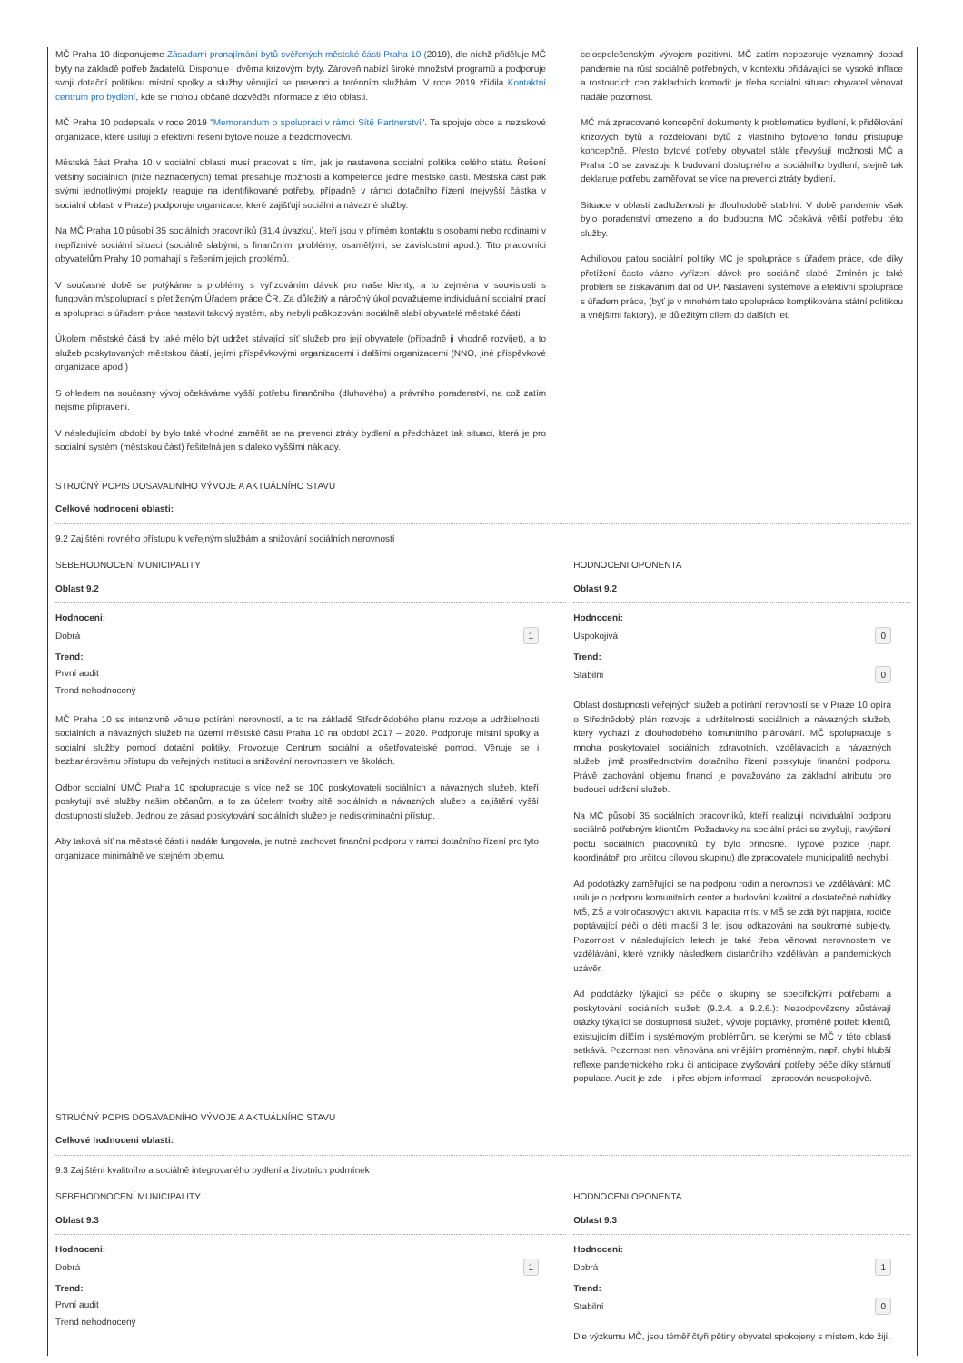MČ Praha 10 disponujeme Zásadami pronajímání bytů svěřených městské části Praha 10 (2019), dle nichž přiděluje MČ byty na základě potřeb žadatelů. Disponuje i dvěma krizovými byty. Zároveň nabízí široké množství programů a podporuje svoji dotační politikou místní spolky a služby věnující se prevenci a terénním službám. V roce 2019 zřídila Kontaktní centrum pro bydlení, kde se mohou občané dozvědět informace z této oblasti.
MČ Praha 10 podepsala v roce 2019 "Memorandum o spolupráci v rámci Sítě Partnerství". Ta spojuje obce a neziskové organizace, které usilují o efektivní řešení bytové nouze a bezdomovectví.
Městská část Praha 10 v sociální oblasti musí pracovat s tím, jak je nastavena sociální politika celého státu. Řešení většiny sociálních (níže naznačených) témat přesahuje možnosti a kompetence jedné městské části. Městská část pak svými jednotlivými projekty reaguje na identifikované potřeby, případně v rámci dotačního řízení (nejvyšší částka v sociální oblasti v Praze) podporuje organizace, které zajišťují sociální a návazné služby.
Na MČ Praha 10 působí 35 sociálních pracovníků (31,4 úvazku), kteří jsou v přímém kontaktu s osobami nebo rodinami v nepříznivé sociální situaci (sociálně slabými, s finančními problémy, osamělými, se závislostmi apod.). Tito pracovníci obyvatelům Prahy 10 pomáhají s řešením jejich problémů.
V současné době se potýkáme s problémy s vyřizováním dávek pro naše klienty, a to zejména v souvislosti s fungováním/spoluprací s přetíženým Úřadem práce ČR. Za důležitý a náročný úkol považujeme individuální sociální prací a spoluprací s úřadem práce nastavit takový systém, aby nebyli poškozováni sociálně slabí obyvatelé městské části.
Úkolem městské části by také mělo být udržet stávající síť služeb pro její obyvatele (případně ji vhodně rozvíjet), a to služeb poskytovaných městskou částí, jejími příspěvkovými organizacemi i dalšími organizacemi (NNO, jiné příspěvkové organizace apod.)
S ohledem na současný vývoj očekáváme vyšší potřebu finančního (dluhového) a právního poradenství, na což zatím nejsme připraveni.
V následujícím období by bylo také vhodné zaměřit se na prevenci ztráty bydlení a předcházet tak situaci, která je pro sociální systém (městskou část) řešitelná jen s daleko vyššími náklady.
celospolečenským vývojem pozitivní. MČ zatím nepozoruje významný dopad pandemie na růst sociálně potřebných, v kontextu přidávající se vysoké inflace a rostoucích cen základních komodit je třeba sociální situaci obyvatel věnovat nadále pozornost.
MČ má zpracované koncepční dokumenty k problematice bydlení, k přidělování krizových bytů a rozdělování bytů z vlastního bytového fondu přistupuje koncepčně. Přesto bytové potřeby obyvatel stále převyšují možnosti MČ a Praha 10 se zavazuje k budování dostupného a sociálního bydlení, stejně tak deklaruje potřebu zaměřovat se více na prevenci ztráty bydlení.
Situace v oblasti zadluženosti je dlouhodobě stabilní. V době pandemie však bylo poradenství omezeno a do budoucna MČ očekává větší potřebu této služby.
Achillovou patou sociální politiky MČ je spolupráce s úřadem práce, kde díky přetížení často vázne vyřízení dávek pro sociálně slabé. Zmíněn je také problém se získáváním dat od ÚP. Nastavení systémové a efektivní spolupráce s úřadem práce, (byť je v mnohém tato spolupráce komplikována státní politikou a vnějšími faktory), je důležitým cílem do dalších let.
STRUČNÝ POPIS DOSAVADNÍHO VÝVOJE A AKTUÁLNÍHO STAVU
Celkové hodnoceni oblasti:
9.2 Zajištění rovného přístupu k veřejným službám a snižování sociálních nerovností
SEBEHODNOCENÍ MUNICIPALITY
Oblast 9.2
Hodnoceni:
Dobrá 1
Trend:
První audit
Trend nehodnocený
MČ Praha 10 se intenzivně věnuje potírání nerovností, a to na základě Střednědobého plánu rozvoje a udržitelnosti sociálních a návazných služeb na území městské části Praha 10 na období 2017 – 2020. Podporuje místní spolky a sociální služby pomocí dotační politiky. Provozuje Centrum sociální a ošetřovatelské pomoci. Věnuje se i bezbariérovému přístupu do veřejných institucí a snižování nerovnostem ve školách.
Odbor sociální ÚMČ Praha 10 spolupracuje s více než se 100 poskytovateli sociálních a návazných služeb, kteří poskytují své služby našim občanům, a to za účelem tvorby sítě sociálních a návazných služeb a zajištění vyšší dostupnosti služeb. Jednou ze zásad poskytování sociálních služeb je nediskriminační přístup.
Aby taková síť na městské části i nadále fungovala, je nutné zachovat finanční podporu v rámci dotačního řízení pro tyto organizace minimálně ve stejném objemu.
HODNOCENI OPONENTA
Oblast 9.2
Hodnoceni:
Uspokojivá 0
Trend:
Stabilní 0
Oblast dostupnosti veřejných služeb a potírání nerovností se v Praze 10 opírá o Střednědobý plán rozvoje a udržitelnosti sociálních a návazných služeb, který vychází z dlouhodobého komunitního plánování. MČ spolupracuje s mnoha poskytovateli sociálních, zdravotních, vzdělávacích a návazných služeb, jimž prostřednictvím dotačního řízení poskytuje finanční podporu. Právě zachování objemu financí je považováno za základní atributu pro budoucí udržení služeb.
Na MČ působí 35 sociálních pracovníků, kteří realizují individuální podporu sociálně potřebným klientům. Požadavky na sociální práci se zvyšují, navýšení počtu sociálních pracovníků by bylo přínosné. Typové pozice (např. koordinátoři pro určitou cílovou skupinu) dle zpracovatele municipalitě nechybí.
Ad podotázky zaměřující se na podporu rodin a nerovnosti ve vzdělávání: MČ usiluje o podporu komunitních center a budování kvalitní a dostatečné nabídky MŠ, ZŠ a volnočasových aktivit. Kapacita míst v MŠ se zdá být napjatá, rodiče poptávající péči o děti mladší 3 let jsou odkazováni na soukromé subjekty. Pozornost v následujících letech je také třeba věnovat nerovnostem ve vzdělávání, které vznikly následkem distančního vzdělávání a pandemických uzávěr.
Ad podotázky týkající se péče o skupiny se specifickými potřebami a poskytování sociálních služeb (9.2.4. a 9.2.6.): Nezodpovězeny zůstávají otázky týkající se dostupnosti služeb, vývoje poptávky, proměně potřeb klientů, existujícím dílčím i systémovým problémům, se kterými se MČ v této oblasti setkává. Pozornost není věnována ani vnějším proměnným, např. chybí hlubší reflexe pandemického roku či anticipace zvyšování potřeby péče díky stárnutí populace. Audit je zde – i přes objem informací – zpracován neuspokojivě.
STRUČNÝ POPIS DOSAVADNÍHO VÝVOJE A AKTUÁLNÍHO STAVU
Celkové hodnoceni oblasti:
9.3 Zajištění kvalitního a sociálně integrovaného bydlení a životních podmínek
SEBEHODNOCENÍ MUNICIPALITY
Oblast 9.3
Hodnoceni:
Dobrá 1
Trend:
První audit
Trend nehodnocený
HODNOCENI OPONENTA
Oblast 9.3
Hodnoceni:
Dobrá 1
Trend:
Stabilní 0
Dle výzkumu MČ, jsou téměř čtyři pětiny obyvatel spokojeny s místem, kde žijí.